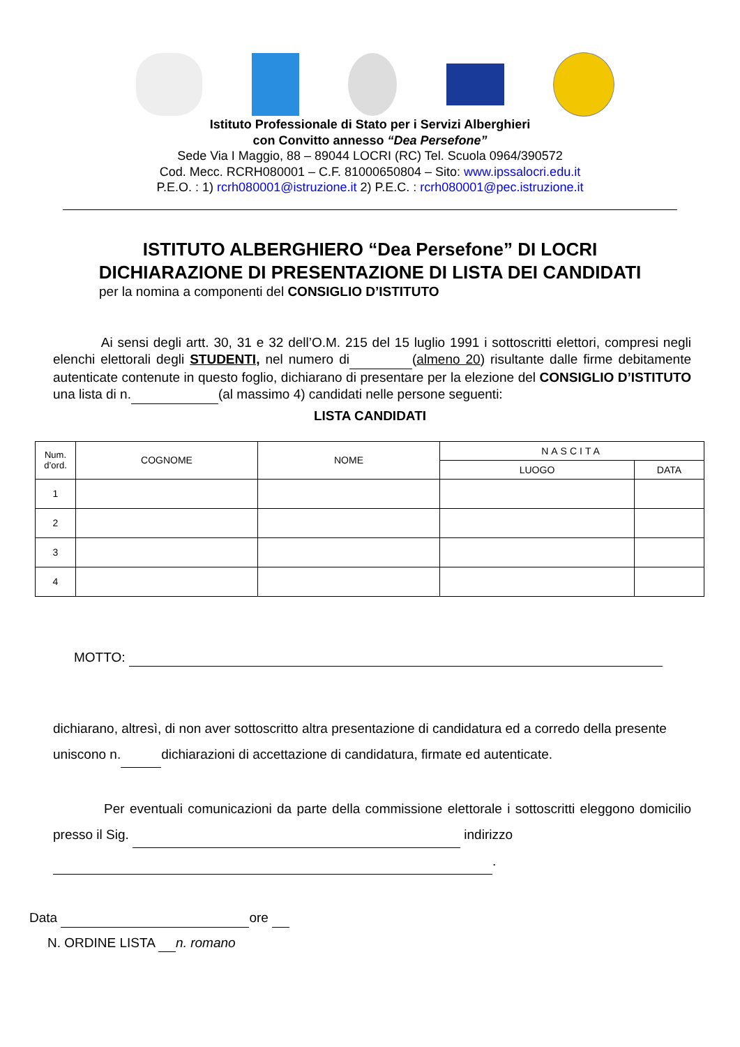Istituto Professionale di Stato per i Servizi Alberghieri
con Convitto annesso “Dea Persefone”
Sede Via I Maggio, 88 – 89044 LOCRI (RC) Tel. Scuola 0964/390572
Cod. Mecc. RCRH080001 – C.F. 81000650804 – Sito: www.ipssalocri.edu.it
P.E.O. : 1) rcrh080001@istruzione.it 2) P.E.C. : rcrh080001@pec.istruzione.it
ISTITUTO ALBERGHIERO “Dea Persefone” DI LOCRI
DICHIARAZIONE DI PRESENTAZIONE DI LISTA DEI CANDIDATI
per la nomina a componenti del CONSIGLIO D’ISTITUTO
Ai sensi degli artt. 30, 31 e 32 dell’O.M. 215 del 15 luglio 1991 i sottoscritti elettori, compresi negli elenchi elettorali degli STUDENTI, nel numero di (almeno 20) risultante dalle firme debitamente autenticate contenute in questo foglio, dichiarano di presentare per la elezione del CONSIGLIO D’ISTITUTO una lista di n. (al massimo 4) candidati nelle persone seguenti:
LISTA CANDIDATI
| Num. d’ord. | COGNOME | NOME | NASCITA | |
| --- | --- | --- | --- | --- |
| | | | LUOGO | DATA |
| 1 | | | | |
| 2 | | | | |
| 3 | | | | |
| 4 | | | | |
MOTTO:
dichiarano, altresì, di non aver sottoscritto altra presentazione di candidatura ed a corredo della presente uniscono n. dichiarazioni di accettazione di candidatura, firmate ed autenticate.
Per eventuali comunicazioni da parte della commissione elettorale i sottoscritti eleggono domicilio presso il Sig. indirizzo
.
Data ore
N. ORDINE LISTA n. romano